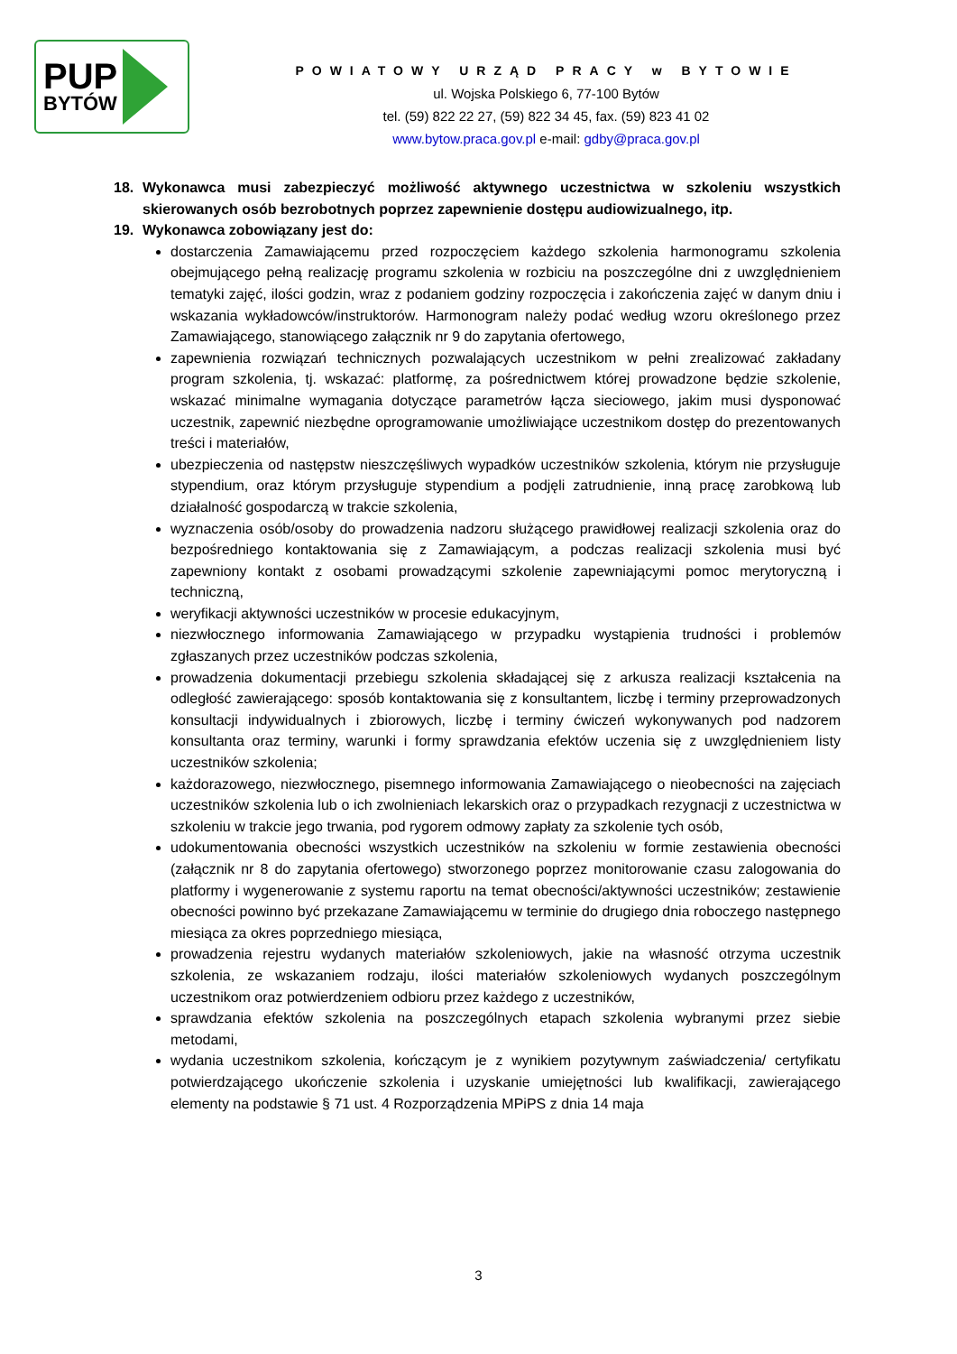PUP
BYTÓW
POWIATOWY URZĄD PRACY w BYTOWIE
ul. Wojska Polskiego 6, 77-100 Bytów
tel. (59) 822 22 27, (59) 822 34 45, fax. (59) 823 41 02
www.bytow.praca.gov.pl e-mail: gdby@praca.gov.pl
18. Wykonawca musi zabezpieczyć możliwość aktywnego uczestnictwa w szkoleniu wszystkich skierowanych osób bezrobotnych poprzez zapewnienie dostępu audiowizualnego, itp.
19. Wykonawca zobowiązany jest do:
dostarczenia Zamawiającemu przed rozpoczęciem każdego szkolenia harmonogramu szkolenia obejmującego pełną realizację programu szkolenia w rozbiciu na poszczególne dni z uwzględnieniem tematyki zajęć, ilości godzin, wraz z podaniem godziny rozpoczęcia i zakończenia zajęć w danym dniu i wskazania wykładowców/instruktorów. Harmonogram należy podać według wzoru określonego przez Zamawiającego, stanowiącego załącznik nr 9 do zapytania ofertowego,
zapewnienia rozwiązań technicznych pozwalających uczestnikom w pełni zrealizować zakładany program szkolenia, tj. wskazać: platformę, za pośrednictwem której prowadzone będzie szkolenie, wskazać minimalne wymagania dotyczące parametrów łącza sieciowego, jakim musi dysponować uczestnik, zapewnić niezbędne oprogramowanie umożliwiające uczestnikom dostęp do prezentowanych treści i materiałów,
ubezpieczenia od następstw nieszczęśliwych wypadków uczestników szkolenia, którym nie przysługuje stypendium, oraz którym przysługuje stypendium a podjęli zatrudnienie, inną pracę zarobkową lub działalność gospodarczą w trakcie szkolenia,
wyznaczenia osób/osoby do prowadzenia nadzoru służącego prawidłowej realizacji szkolenia oraz do bezpośredniego kontaktowania się z Zamawiającym, a podczas realizacji szkolenia musi być zapewniony kontakt z osobami prowadzącymi szkolenie zapewniającymi pomoc merytoryczną i techniczną,
weryfikacji aktywności uczestników w procesie edukacyjnym,
niezwłocznego informowania Zamawiającego w przypadku wystąpienia trudności i problemów zgłaszanych przez uczestników podczas szkolenia,
prowadzenia dokumentacji przebiegu szkolenia składającej się z arkusza realizacji kształcenia na odległość zawierającego: sposób kontaktowania się z konsultantem, liczbę i terminy przeprowadzonych konsultacji indywidualnych i zbiorowych, liczbę i terminy ćwiczeń wykonywanych pod nadzorem konsultanta oraz terminy, warunki i formy sprawdzania efektów uczenia się z uwzględnieniem listy uczestników szkolenia;
każdorazowego, niezwłocznego, pisemnego informowania Zamawiającego o nieobecności na zajęciach uczestników szkolenia lub o ich zwolnieniach lekarskich oraz o przypadkach rezygnacji z uczestnictwa w szkoleniu w trakcie jego trwania, pod rygorem odmowy zapłaty za szkolenie tych osób,
udokumentowania obecności wszystkich uczestników na szkoleniu w formie zestawienia obecności (załącznik nr 8 do zapytania ofertowego) stworzonego poprzez monitorowanie czasu zalogowania do platformy i wygenerowanie z systemu raportu na temat obecności/aktywności uczestników; zestawienie obecności powinno być przekazane Zamawiającemu w terminie do drugiego dnia roboczego następnego miesiąca za okres poprzedniego miesiąca,
prowadzenia rejestru wydanych materiałów szkoleniowych, jakie na własność otrzyma uczestnik szkolenia, ze wskazaniem rodzaju, ilości materiałów szkoleniowych wydanych poszczególnym uczestnikom oraz potwierdzeniem odbioru przez każdego z uczestników,
sprawdzania efektów szkolenia na poszczególnych etapach szkolenia wybranymi przez siebie metodami,
wydania uczestnikom szkolenia, kończącym je z wynikiem pozytywnym zaświadczenia/ certyfikatu potwierdzającego ukończenie szkolenia i uzyskanie umiejętności lub kwalifikacji, zawierającego elementy na podstawie § 71 ust. 4 Rozporządzenia MPiPS z dnia 14 maja
3